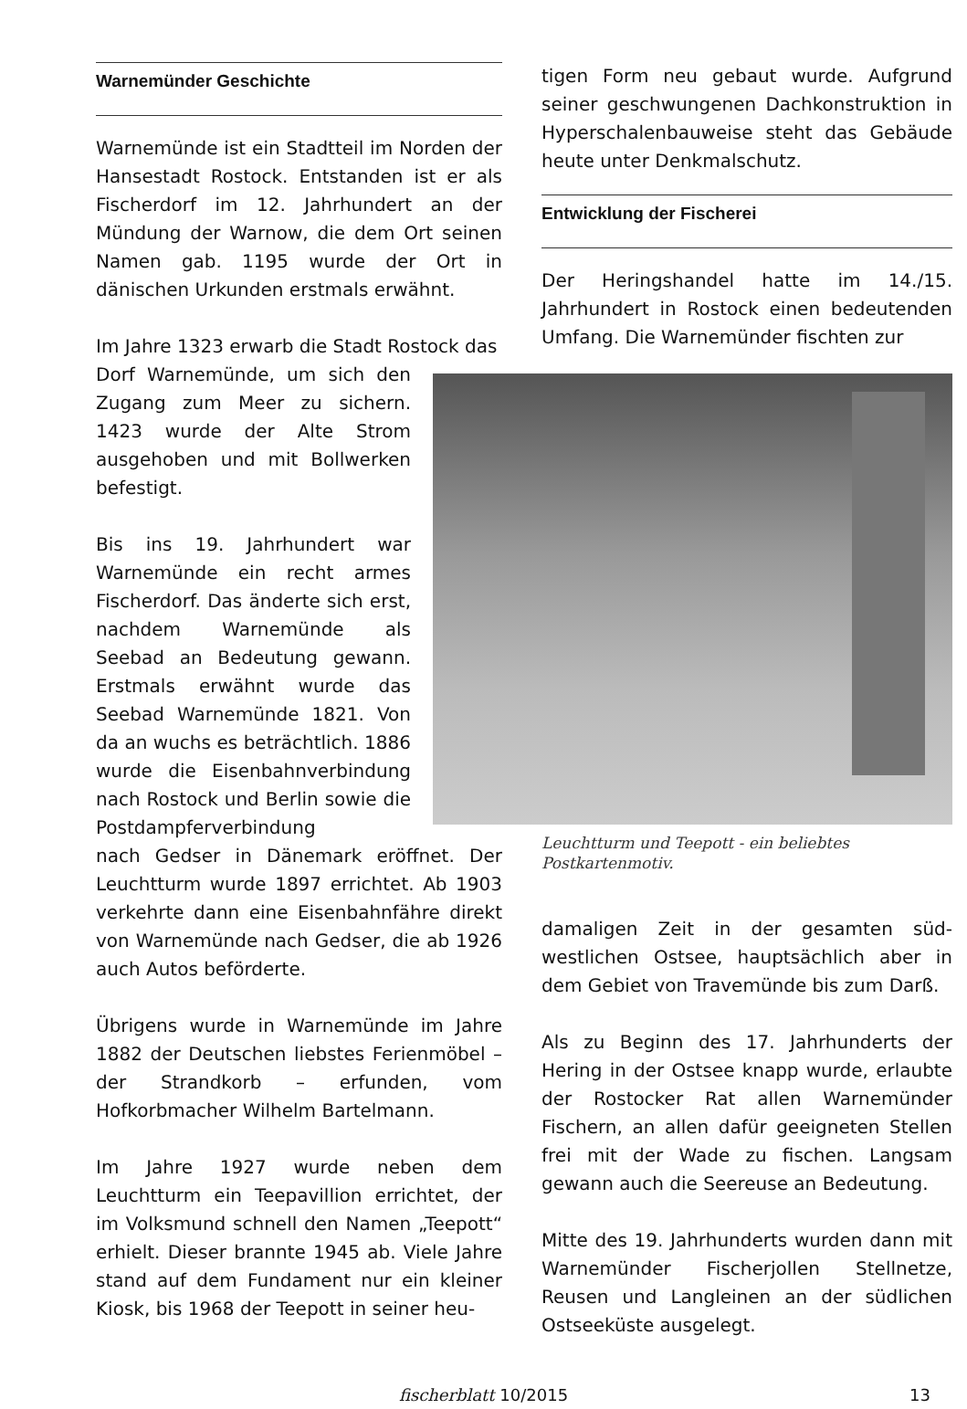Warnemünder Geschichte
Warnemünde ist ein Stadtteil im Norden der Hansestadt Rostock. Entstanden ist er als Fischerdorf im 12. Jahrhundert an der Mündung der Warnow, die dem Ort seinen Namen gab. 1195 wurde der Ort in dänischen Urkunden erstmals erwähnt.
Im Jahre 1323 erwarb die Stadt Rostock das
Dorf Warnemünde, um sich den Zugang zum Meer zu sichern. 1423 wurde der Alte Strom ausgehoben und mit Bollwerken befestigt.
Bis ins 19. Jahrhundert war Warnemünde ein recht armes Fischerdorf. Das änderte sich erst, nachdem Warnemünde als Seebad an Bedeutung gewann. Erstmals erwähnt wurde das Seebad Warnemünde 1821. Von da an wuchs es beträchtlich. 1886 wurde die Eisenbahnverbindung nach Rostock und Berlin sowie die Postdampferverbindung
nach Gedser in Dänemark eröffnet. Der Leuchtturm wurde 1897 errichtet. Ab 1903 verkehrte dann eine Eisenbahnfähre direkt von Warnemünde nach Gedser, die ab 1926 auch Autos beförderte.
Übrigens wurde in Warnemünde im Jahre 1882 der Deutschen liebstes Ferienmöbel – der Strandkorb – erfunden, vom Hofkorbmacher Wilhelm Bartelmann.
Im Jahre 1927 wurde neben dem Leuchtturm ein Teepavillion errichtet, der im Volksmund schnell den Namen „Teepott“ erhielt. Dieser brannte 1945 ab. Viele Jahre stand auf dem Fundament nur ein kleiner Kiosk, bis 1968 der Teepott in seiner heu-
tigen Form neu gebaut wurde. Aufgrund seiner geschwungenen Dachkonstruktion in Hyperschalenbauweise steht das Gebäude heute unter Denkmalschutz.
Entwicklung der Fischerei
Der Heringshandel hatte im 14./15. Jahrhundert in Rostock einen bedeutenden Umfang. Die Warnemünder fischten zur
Leuchtturm und Teepott - ein beliebtes Postkartenmotiv.
damaligen Zeit in der gesamten süd-westlichen Ostsee, hauptsächlich aber in dem Gebiet von Travemünde bis zum Darß.
Als zu Beginn des 17. Jahrhunderts der Hering in der Ostsee knapp wurde, erlaubte der Rostocker Rat allen Warnemünder Fischern, an allen dafür geeigneten Stellen frei mit der Wade zu fischen. Langsam gewann auch die Seereuse an Bedeutung.
Mitte des 19. Jahrhunderts wurden dann mit Warnemünder Fischerjollen Stellnetze, Reusen und Langleinen an der südlichen Ostseeküste ausgelegt.
fischerblatt 10/2015 13